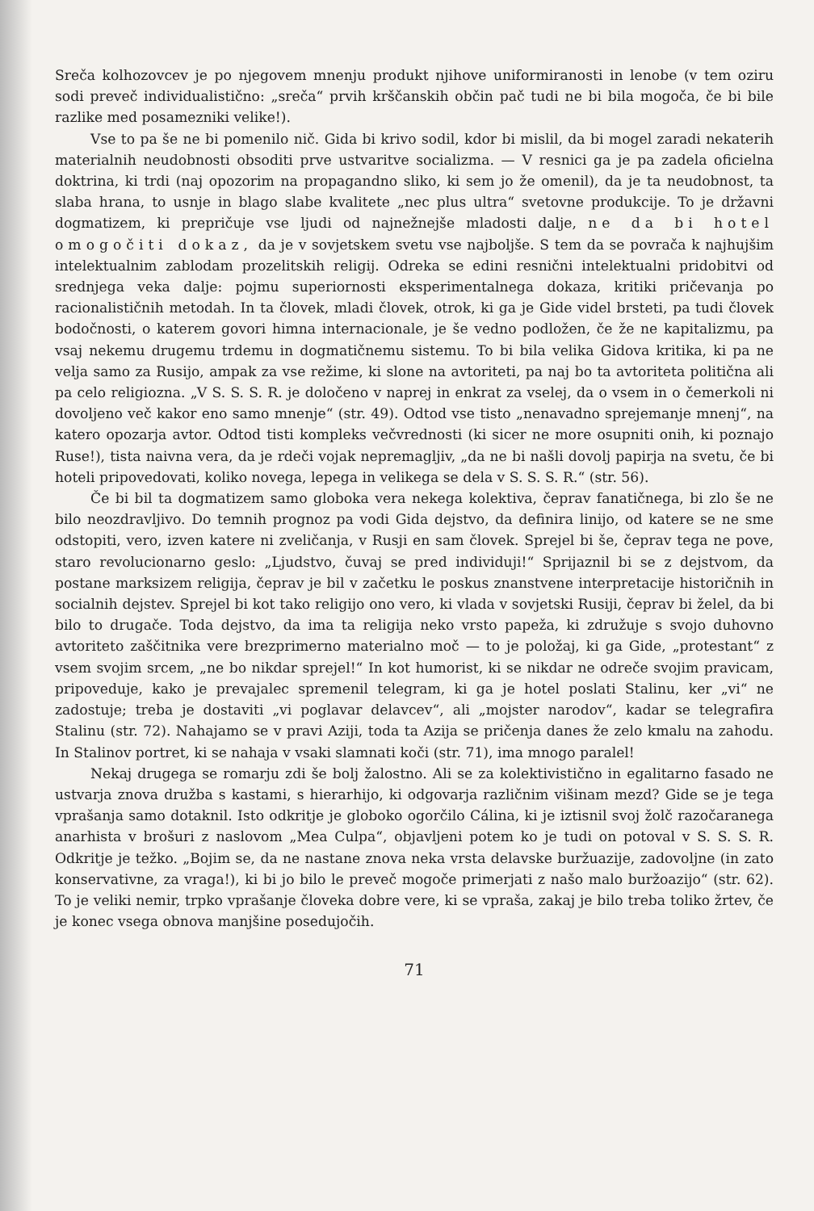Sreča kolhozovcev je po njegovem mnenju produkt njihove uniformiranosti in lenobe (v tem oziru sodi preveč individualistično: „sreča“ prvih krščanskih občin pač tudi ne bi bila mogoča, če bi bile razlike med posamezniki velike!).
Vse to pa še ne bi pomenilo nič. Gida bi krivo sodil, kdor bi mislil, da bi mogel zaradi nekaterih materialnih neudobnosti obsoditi prve ustvaritve socializma. — V resnici ga je pa zadela oficielna doktrina, ki trdi (naj opozorim na propagandno sliko, ki sem jo že omenil), da je ta neudobnost, ta slaba hrana, to usnje in blago slabe kvalitete „nec plus ultra“ svetovne produkcije. To je državni dogmatizem, ki prepričuje vse ljudi od najnežnejše mladosti dalje, ne da bi hotel omogočiti dokaz, da je v sovjetskem svetu vse najboljše. S tem da se povrača k najhujšim intelektualnim zablodam prozelitskih religij. Odreka se edini resnični intelektualni pridobitvi od srednjega veka dalje: pojmu superiornosti eksperimentalnega dokaza, kritiki pričevanja po racionalističnih metodah. In ta človek, mladi človek, otrok, ki ga je Gide videl brsteti, pa tudi človek bodočnosti, o katerem govori himna internacionale, je še vedno podložen, če že ne kapitalizmu, pa vsaj nekemu drugemu trdemu in dogmatičnemu sistemu. To bi bila velika Gidova kritika, ki pa ne velja samo za Rusijo, ampak za vse režime, ki slone na avtoriteti, pa naj bo ta avtoriteta politična ali pa celo religiozna. „V S. S. S. R. je določeno v naprej in enkrat za vselej, da o vsem in o čemerkoli ni dovoljeno več kakor eno samo mnenje“ (str. 49). Odtod vse tisto „nenavadno sprejemanje mnenj“, na katero opozarja avtor. Odtod tisti kompleks večvrednosti (ki sicer ne more osupniti onih, ki poznajo Ruse!), tista naivna vera, da je rdeči vojak nepremagljiv, „da ne bi našli dovolj papirja na svetu, če bi hoteli pripovedovati, koliko novega, lepega in velikega se dela v S. S. S. R.“ (str. 56).
Če bi bil ta dogmatizem samo globoka vera nekega kolektiva, čeprav fanatičnega, bi zlo še ne bilo neozdravljivo. Do temnih prognoz pa vodi Gida dejstvo, da definira linijo, od katere se ne sme odstopiti, vero, izven katere ni zveličanja, v Rusji en sam človek. Sprejel bi še, čeprav tega ne pove, staro revolucionarno geslo: „Ljudstvo, čuvaj se pred individuji!“ Sprijaznil bi se z dejstvom, da postane marksizem religija, čeprav je bil v začetku le poskus znanstvene interpretacije historičnih in socialnih dejstev. Sprejel bi kot tako religijo ono vero, ki vlada v sovjetski Rusiji, čeprav bi želel, da bi bilo to drugače. Toda dejstvo, da ima ta religija neko vrsto papeža, ki združuje s svojo duhovno avtoriteto zaščitnika vere brezprimerno materialno moč — to je položaj, ki ga Gide, „protestant“ z vsem svojim srcem, „ne bo nikdar sprejel!“ In kot humorist, ki se nikdar ne odreče svojim pravicam, pripoveduje, kako je prevajalec spremenil telegram, ki ga je hotel poslati Stalinu, ker „vi“ ne zadostuje; treba je dostaviti „vi poglavar delavcev“, ali „mojster narodov“, kadar se telegrafira Stalinu (str. 72). Nahajamo se v pravi Aziji, toda ta Azija se pričenja danes že zelo kmalu na zahodu. In Stalinov portret, ki se nahaja v vsaki slamnati koči (str. 71), ima mnogo paralel!
Nekaj drugega se romarju zdi še bolj žalostno. Ali se za kolektivistično in egalitarno fasado ne ustvarja znova družba s kastami, s hierarhijo, ki odgovarja različnim višinam mezd? Gide se je tega vprašanja samo dotaknil. Isto odkritje je globoko ogorčilo Cálina, ki je iztisnil svoj žolč razočaranega anarhista v brošuri z naslovom „Mea Culpa“, objavljeni potem ko je tudi on potoval v S. S. S. R. Odkritje je težko. „Bojim se, da ne nastane znova neka vrsta delavske buržuazije, zadovoljne (in zato konservativne, za vraga!), ki bi jo bilo le preveč mogoče primerjati z našo malo buržoazijo“ (str. 62). To je veliki nemir, trpko vprašanje človeka dobre vere, ki se vpraša, zakaj je bilo treba toliko žrtev, če je konec vsega obnova manjšine posedujočih.
71